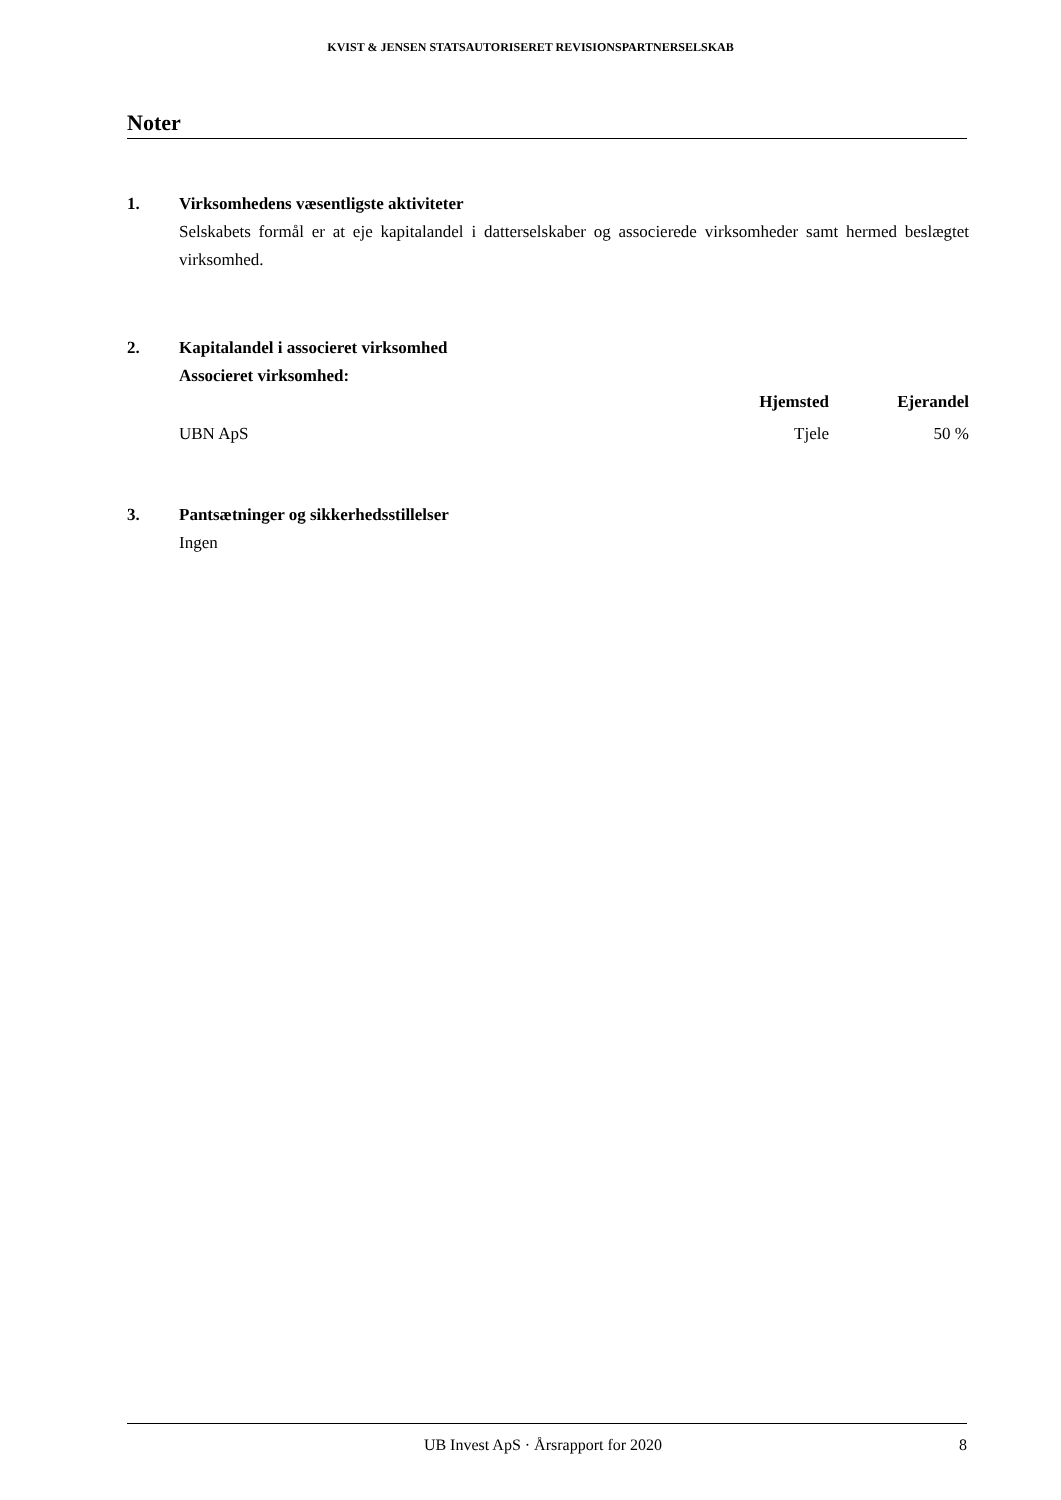KVIST & JENSEN STATSAUTORISERET REVISIONSPARTNERSELSKAB
Noter
1. Virksomhedens væsentligste aktiviteter
Selskabets formål er at eje kapitalandel i datterselskaber og associerede virksomheder samt hermed beslægtet virksomhed.
2. Kapitalandel i associeret virksomhed
Associeret virksomhed:
| | Hjemsted | Ejerandel |
| --- | --- | --- |
| UBN ApS | Tjele | 50 % |
3. Pantsætninger og sikkerhedsstillelser
Ingen
UB Invest ApS · Årsrapport for 2020 8